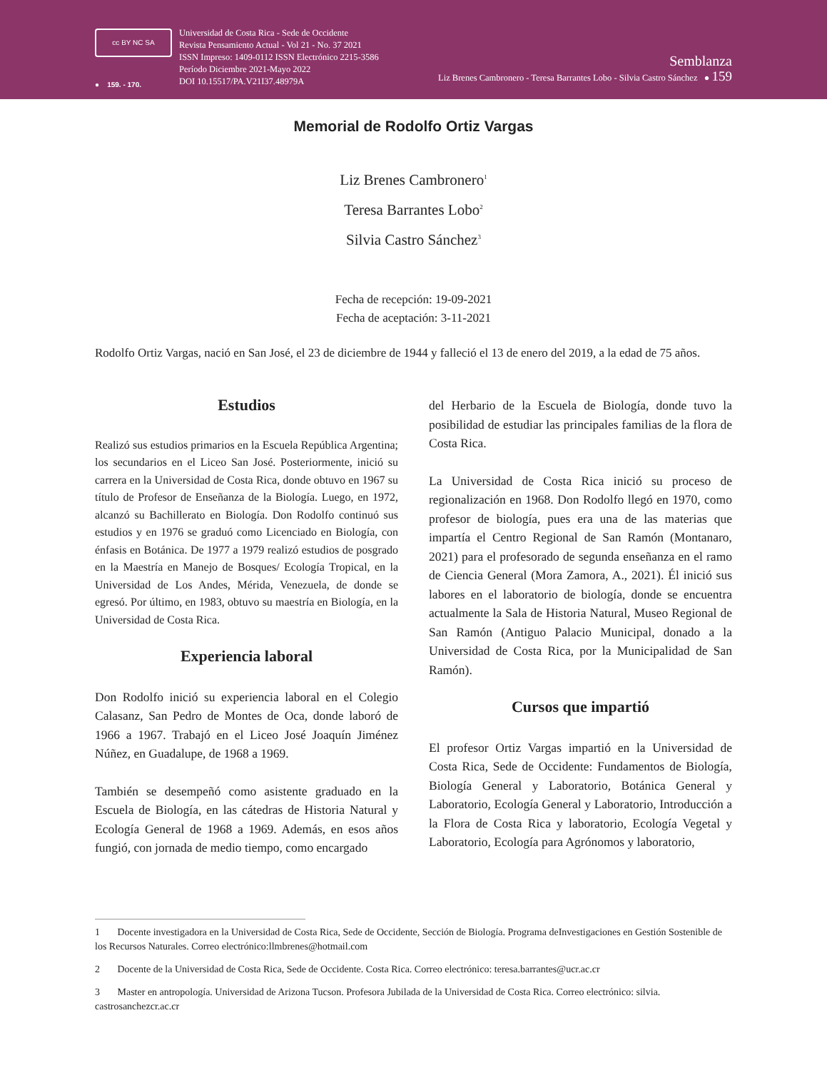cc BY NC SA
● 159. - 170.
Universidad de Costa Rica - Sede de Occidente
Revista Pensamiento Actual - Vol 21 - No. 37 2021
ISSN Impreso: 1409-0112 ISSN Electrónico 2215-3586
Período Diciembre 2021-Mayo 2022
DOI 10.15517/PA.V21I37.48979A
Semblanza
Liz Brenes Cambronero - Teresa Barrantes Lobo - Silvia Castro Sánchez ● 159
Memorial de Rodolfo Ortiz Vargas
Liz Brenes Cambronero<sup>1</sup>
Teresa Barrantes Lobo<sup>2</sup>
Silvia Castro Sánchez<sup>3</sup>
Fecha de recepción: 19-09-2021
Fecha de aceptación: 3-11-2021
Rodolfo Ortiz Vargas, nació en San José, el 23 de diciembre de 1944 y falleció el 13 de enero del 2019, a la edad de 75 años.
Estudios
Realizó sus estudios primarios en la Escuela República Argentina; los secundarios en el Liceo San José. Posteriormente, inició su carrera en la Universidad de Costa Rica, donde obtuvo en 1967 su título de Profesor de Enseñanza de la Biología. Luego, en 1972, alcanzó su Bachillerato en Biología. Don Rodolfo continuó sus estudios y en 1976 se graduó como Licenciado en Biología, con énfasis en Botánica. De 1977 a 1979 realizó estudios de posgrado en la Maestría en Manejo de Bosques/ Ecología Tropical, en la Universidad de Los Andes, Mérida, Venezuela, de donde se egresó. Por último, en 1983, obtuvo su maestría en Biología, en la Universidad de Costa Rica.
Experiencia laboral
Don Rodolfo inició su experiencia laboral en el Colegio Calasanz, San Pedro de Montes de Oca, donde laboró de 1966 a 1967. Trabajó en el Liceo José Joaquín Jiménez Núñez, en Guadalupe, de 1968 a 1969.
También se desempeñó como asistente graduado en la Escuela de Biología, en las cátedras de Historia Natural y Ecología General de 1968 a 1969. Además, en esos años fungió, con jornada de medio tiempo, como encargado
del Herbario de la Escuela de Biología, donde tuvo la posibilidad de estudiar las principales familias de la flora de Costa Rica.
La Universidad de Costa Rica inició su proceso de regionalización en 1968. Don Rodolfo llegó en 1970, como profesor de biología, pues era una de las materias que impartía el Centro Regional de San Ramón (Montanaro, 2021) para el profesorado de segunda enseñanza en el ramo de Ciencia General (Mora Zamora, A., 2021). Él inició sus labores en el laboratorio de biología, donde se encuentra actualmente la Sala de Historia Natural, Museo Regional de San Ramón (Antiguo Palacio Municipal, donado a la Universidad de Costa Rica, por la Municipalidad de San Ramón).
Cursos que impartió
El profesor Ortiz Vargas impartió en la Universidad de Costa Rica, Sede de Occidente: Fundamentos de Biología, Biología General y Laboratorio, Botánica General y Laboratorio, Ecología General y Laboratorio, Introducción a la Flora de Costa Rica y laboratorio, Ecología Vegetal y Laboratorio, Ecología para Agrónomos y laboratorio,
1 Docente investigadora en la Universidad de Costa Rica, Sede de Occidente, Sección de Biología. Programa deInvestigaciones en Gestión Sostenible de los Recursos Naturales. Correo electrónico:llmbrenes@hotmail.com
2 Docente de la Universidad de Costa Rica, Sede de Occidente. Costa Rica. Correo electrónico: teresa.barrantes@ucr.ac.cr
3 Master en antropología. Universidad de Arizona Tucson. Profesora Jubilada de la Universidad de Costa Rica. Correo electrónico: silvia. castrosanchezcr.ac.cr